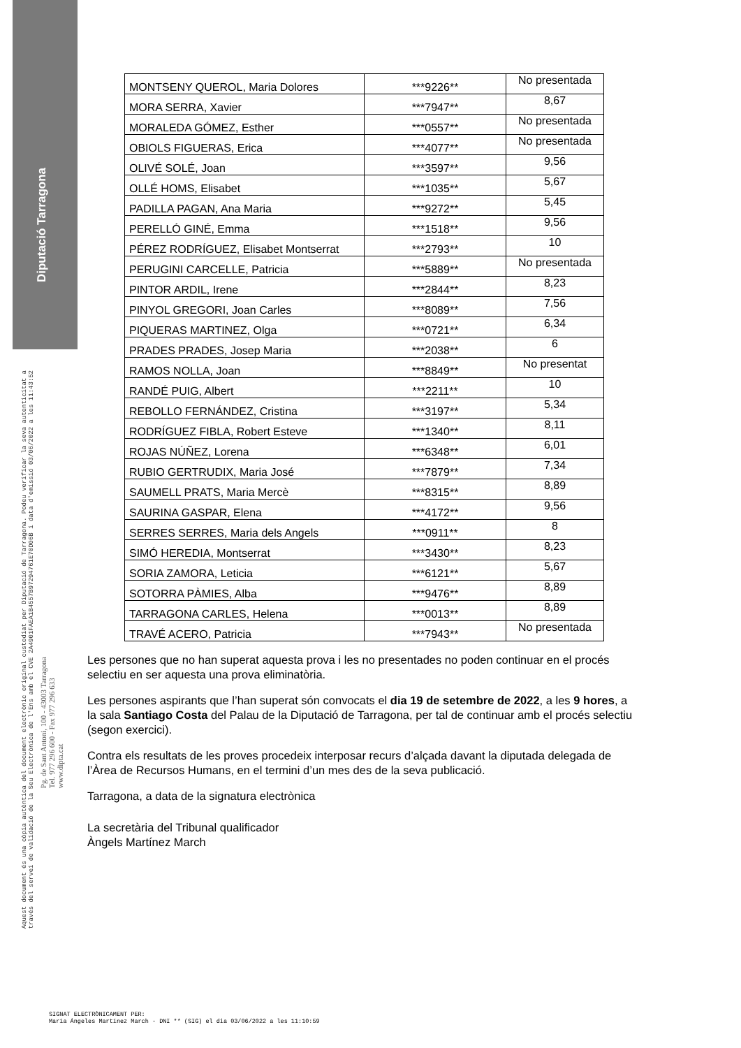Diputació Tarragona
Aquest document és una còpia autèntica del document electrònic original custodiat per Diputació de Tarragona. Podeu verificar la seva autenticitat a
través del servei de validació de la Seu Electrònica de l'Ens amb el CVE 2A4901FAEA1B4557B97294761E70D06B i data d'emissió 03/06/2022 a les 11:43:52
Pg. de Sant Antoni, 100 - 43003 Tarragona
Tel. 977 296 600 - Fax 977 296 633
www.dipta.cat
| MONTSENY QUEROL, Maria Dolores | ***9226** | No presentada |
| MORA SERRA, Xavier | ***7947** | 8,67 |
| MORALEDA GÓMEZ, Esther | ***0557** | No presentada |
| OBIOLS FIGUERAS, Erica | ***4077** | No presentada |
| OLIVÉ SOLÉ, Joan | ***3597** | 9,56 |
| OLLÉ HOMS, Elisabet | ***1035** | 5,67 |
| PADILLA PAGAN, Ana Maria | ***9272** | 5,45 |
| PERELLÓ GINÉ, Emma | ***1518** | 9,56 |
| PÉREZ RODRÍGUEZ, Elisabet Montserrat | ***2793** | 10 |
| PERUGINI CARCELLE, Patricia | ***5889** | No presentada |
| PINTOR ARDIL, Irene | ***2844** | 8,23 |
| PINYOL GREGORI, Joan Carles | ***8089** | 7,56 |
| PIQUERAS MARTINEZ, Olga | ***0721** | 6,34 |
| PRADES PRADES, Josep Maria | ***2038** | 6 |
| RAMOS NOLLA, Joan | ***8849** | No presentat |
| RANDÉ PUIG, Albert | ***2211** | 10 |
| REBOLLO FERNÁNDEZ, Cristina | ***3197** | 5,34 |
| RODRÍGUEZ FIBLA, Robert Esteve | ***1340** | 8,11 |
| ROJAS NÚÑEZ, Lorena | ***6348** | 6,01 |
| RUBIO GERTRUDIX, Maria José | ***7879** | 7,34 |
| SAUMELL PRATS, Maria Mercè | ***8315** | 8,89 |
| SAURINA GASPAR, Elena | ***4172** | 9,56 |
| SERRES SERRES, Maria dels Angels | ***0911** | 8 |
| SIMÓ HEREDIA, Montserrat | ***3430** | 8,23 |
| SORIA ZAMORA, Leticia | ***6121** | 5,67 |
| SOTORRA PÀMIES, Alba | ***9476** | 8,89 |
| TARRAGONA CARLES, Helena | ***0013** | 8,89 |
| TRAVÉ ACERO, Patricia | ***7943** | No presentada |
Les persones que no han superat aquesta prova i les no presentades no poden continuar en el procés selectiu en ser aquesta una prova eliminatòria.
Les persones aspirants que l’han superat són convocats el dia 19 de setembre de 2022, a les 9 hores, a la sala Santiago Costa del Palau de la Diputació de Tarragona, per tal de continuar amb el procés selectiu (segon exercici).
Contra els resultats de les proves procedeix interposar recurs d’alçada davant la diputada delegada de l’Àrea de Recursos Humans, en el termini d’un mes des de la seva publicació.
Tarragona, a data de la signatura electrònica
La secretària del Tribunal qualificador
Àngels Martínez March
SIGNAT ELECTRÒNICAMENT PER:
María Ángeles Martínez March - DNI ** (SIG) el dia 03/06/2022 a les 11:10:59